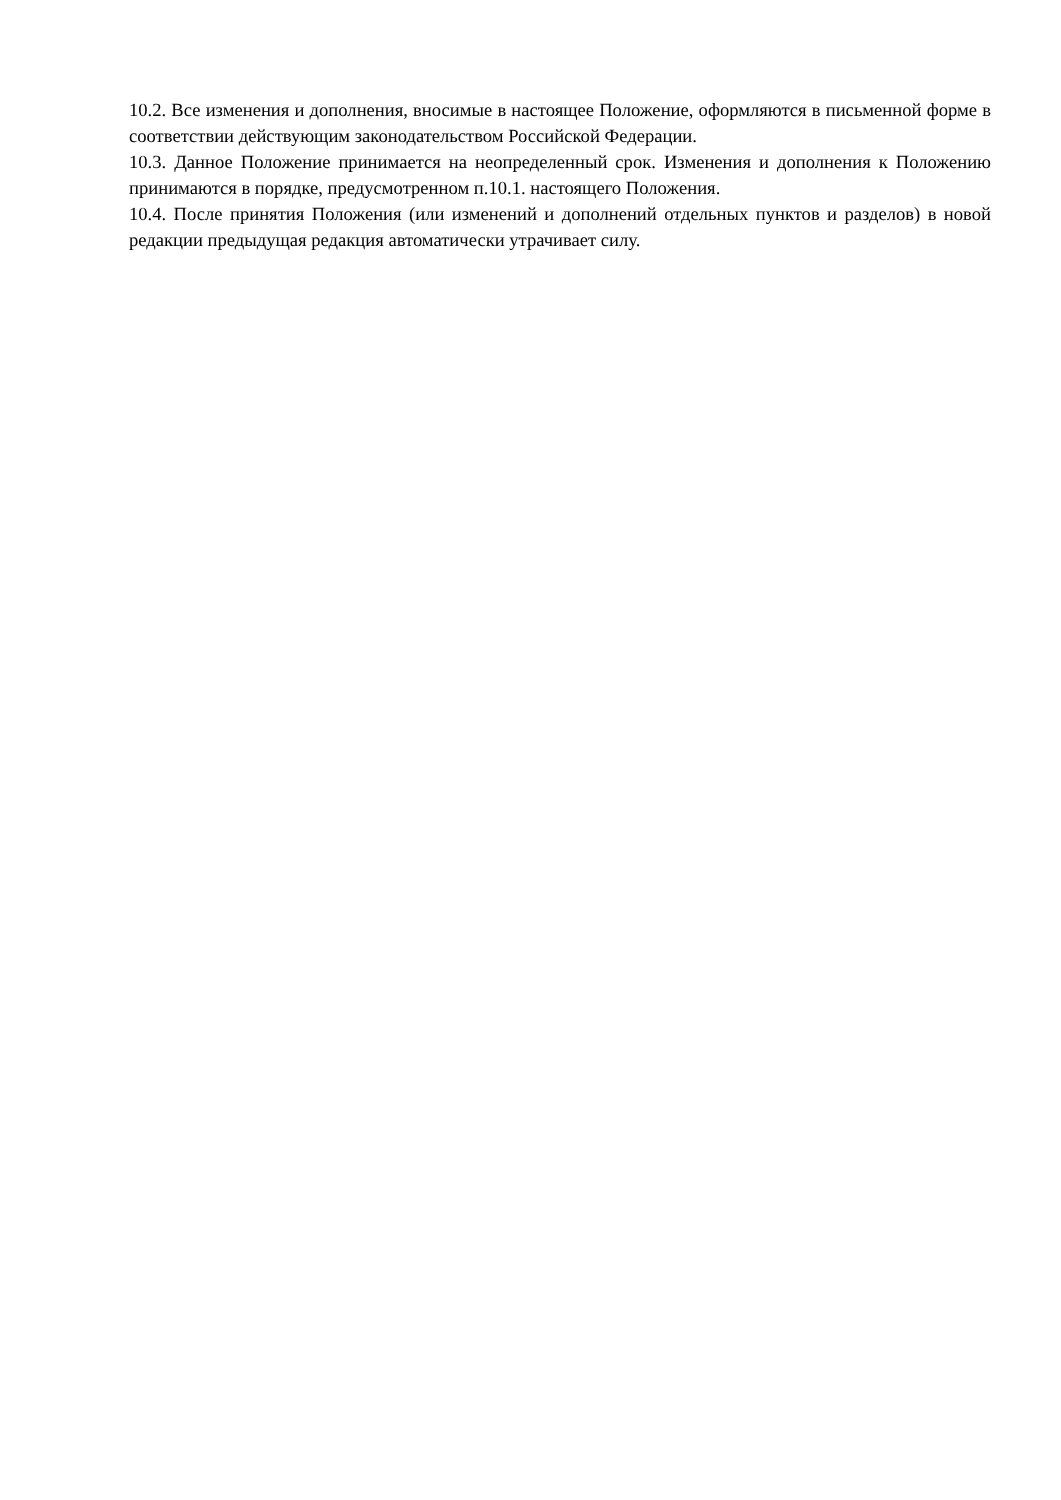10.2. Все изменения и дополнения, вносимые в настоящее Положение, оформляются в письменной форме в соответствии действующим законодательством Российской Федерации.
10.3. Данное Положение принимается на неопределенный срок. Изменения и дополнения к Положению принимаются в порядке, предусмотренном п.10.1. настоящего Положения.
10.4. После принятия Положения (или изменений и дополнений отдельных пунктов и разделов) в новой редакции предыдущая редакция автоматически утрачивает силу.